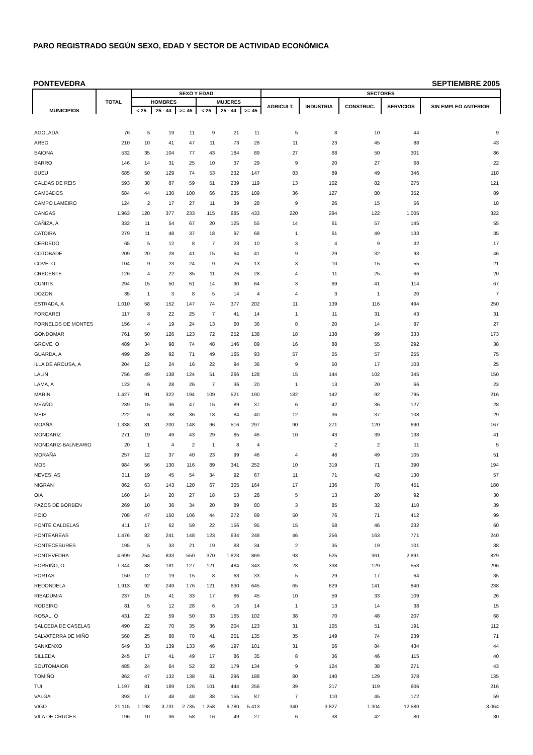PARO REGISTRADO SEGÚN SEXO, EDAD Y SECTOR DE ACTIVIDAD ECONÓMICA
PONTEVEDRA SEPTIEMBRE 2005
| MUNICIPIOS | TOTAL | SEXO Y EDAD | | | | | | SECTORES | | | | |
| --- | --- | --- | --- | --- | --- | --- | --- | --- | --- | --- | --- | --- |
| | | HOMBRES | | | MUJERES | | | AGRICULT. | INDUSTRIA | CONSTRUC. | SERVICIOS | SIN EMPLEO ANTERIOR |
| | | < 25 | 25 - 44 | >= 45 | < 25 | 25 - 44 | >= 45 | | | | | |
| AGOLADA | 76 | 5 | 19 | 11 | 9 | 21 | 11 | 5 | 8 | 10 | 44 | 9 |
| ARBO | 210 | 10 | 41 | 47 | 11 | 73 | 28 | 11 | 23 | 45 | 88 | 43 |
| BAIONA | 532 | 35 | 104 | 77 | 43 | 184 | 89 | 27 | 68 | 50 | 301 | 86 |
| BARRO | 146 | 14 | 31 | 25 | 10 | 37 | 29 | 9 | 20 | 27 | 68 | 22 |
| BUEU | 685 | 50 | 129 | 74 | 53 | 232 | 147 | 83 | 89 | 49 | 346 | 118 |
| CALDAS DE REIS | 593 | 38 | 87 | 59 | 51 | 239 | 119 | 13 | 102 | 82 | 275 | 121 |
| CAMBADOS | 684 | 44 | 130 | 100 | 66 | 235 | 109 | 36 | 127 | 80 | 352 | 89 |
| CAMPO LAMEIRO | 124 | 2 | 17 | 27 | 11 | 39 | 28 | 9 | 26 | 15 | 56 | 18 |
| CANGAS | 1.963 | 120 | 377 | 233 | 115 | 685 | 433 | 220 | 294 | 122 | 1.005 | 322 |
| CAÑIZA, A | 332 | 11 | 54 | 67 | 20 | 125 | 55 | 14 | 61 | 57 | 145 | 55 |
| CATOIRA | 279 | 11 | 48 | 37 | 18 | 97 | 68 | 1 | 61 | 49 | 133 | 35 |
| CERDEDO | 65 | 5 | 12 | 8 | 7 | 23 | 10 | 3 | 4 | 9 | 32 | 17 |
| COTOBADE | 209 | 20 | 28 | 41 | 15 | 64 | 41 | 9 | 29 | 32 | 93 | 46 |
| COVELO | 104 | 9 | 23 | 24 | 9 | 26 | 13 | 3 | 10 | 15 | 55 | 21 |
| CRECENTE | 126 | 4 | 22 | 35 | 11 | 26 | 28 | 4 | 11 | 25 | 66 | 20 |
| CUNTIS | 294 | 15 | 50 | 61 | 14 | 90 | 64 | 3 | 69 | 41 | 114 | 67 |
| DOZON | 35 | 1 | 3 | 8 | 5 | 14 | 4 | 4 | 3 | 1 | 20 | 7 |
| ESTRADA, A | 1.010 | 58 | 152 | 147 | 74 | 377 | 202 | 11 | 139 | 116 | 494 | 250 |
| FORCAREI | 117 | 8 | 22 | 25 | 7 | 41 | 14 | 1 | 11 | 31 | 43 | 31 |
| FORNELOS DE MONTES | 156 | 4 | 19 | 24 | 13 | 60 | 36 | 8 | 20 | 14 | 87 | 27 |
| GONDOMAR | 761 | 50 | 126 | 123 | 72 | 252 | 138 | 18 | 138 | 99 | 333 | 173 |
| GROVE, O | 489 | 34 | 98 | 74 | 48 | 146 | 89 | 16 | 88 | 55 | 292 | 38 |
| GUARDA, A | 499 | 29 | 92 | 71 | 49 | 165 | 93 | 57 | 55 | 57 | 255 | 75 |
| ILLA DE AROUSA, A | 204 | 12 | 24 | 16 | 22 | 94 | 36 | 9 | 50 | 17 | 103 | 25 |
| LALIN | 756 | 49 | 138 | 124 | 51 | 266 | 128 | 15 | 144 | 102 | 345 | 150 |
| LAMA, A | 123 | 6 | 28 | 26 | 7 | 36 | 20 | 1 | 13 | 20 | 66 | 23 |
| MARIN | 1.427 | 91 | 322 | 194 | 109 | 521 | 190 | 182 | 142 | 92 | 795 | 216 |
| MEAÑO | 239 | 15 | 36 | 47 | 15 | 89 | 37 | 6 | 42 | 36 | 127 | 28 |
| MEIS | 222 | 6 | 38 | 36 | 18 | 84 | 40 | 12 | 36 | 37 | 108 | 29 |
| MOAÑA | 1.338 | 81 | 200 | 148 | 96 | 516 | 297 | 90 | 271 | 120 | 690 | 167 |
| MONDARIZ | 271 | 19 | 49 | 43 | 29 | 85 | 46 | 10 | 43 | 39 | 138 | 41 |
| MONDARIZ-BALNEARIO | 20 | 1 | 4 | 2 | 1 | 8 | 4 | | 2 | 2 | 11 | 5 |
| MORAÑA | 257 | 12 | 37 | 40 | 23 | 99 | 46 | 4 | 48 | 49 | 105 | 51 |
| MOS | 984 | 56 | 130 | 116 | 89 | 341 | 252 | 10 | 319 | 71 | 390 | 194 |
| NEVES, AS | 311 | 19 | 45 | 54 | 34 | 92 | 67 | 11 | 71 | 42 | 130 | 57 |
| NIGRAN | 862 | 63 | 143 | 120 | 67 | 305 | 164 | 17 | 136 | 78 | 451 | 180 |
| OIA | 160 | 14 | 20 | 27 | 18 | 53 | 28 | 5 | 13 | 20 | 92 | 30 |
| PAZOS DE BORBEN | 269 | 10 | 36 | 34 | 20 | 89 | 80 | 3 | 85 | 32 | 110 | 39 |
| POIO | 708 | 47 | 150 | 106 | 44 | 272 | 89 | 50 | 76 | 71 | 412 | 99 |
| PONTE CALDELAS | 411 | 17 | 62 | 59 | 22 | 156 | 95 | 15 | 58 | 46 | 232 | 60 |
| PONTEAREAS | 1.476 | 82 | 241 | 148 | 123 | 634 | 248 | 46 | 256 | 163 | 771 | 240 |
| PONTECESURES | 195 | 5 | 33 | 21 | 19 | 83 | 34 | 2 | 35 | 19 | 101 | 38 |
| PONTEVEDRA | 4.699 | 254 | 833 | 550 | 370 | 1.823 | 869 | 93 | 525 | 361 | 2.891 | 829 |
| PORRIÑO, O | 1.344 | 88 | 181 | 127 | 121 | 484 | 343 | 28 | 338 | 129 | 553 | 296 |
| PORTAS | 150 | 12 | 19 | 15 | 8 | 63 | 33 | 5 | 29 | 17 | 64 | 35 |
| REDONDELA | 1.913 | 92 | 249 | 176 | 121 | 630 | 645 | 65 | 629 | 141 | 840 | 238 |
| RIBADUMIA | 237 | 15 | 41 | 33 | 17 | 86 | 45 | 10 | 59 | 33 | 109 | 26 |
| RODEIRO | 81 | 5 | 12 | 28 | 6 | 16 | 14 | 1 | 13 | 14 | 38 | 15 |
| ROSAL, O | 431 | 22 | 59 | 50 | 33 | 165 | 102 | 38 | 70 | 48 | 207 | 68 |
| SALCEDA DE CASELAS | 490 | 22 | 70 | 35 | 36 | 204 | 123 | 31 | 105 | 51 | 191 | 112 |
| SALVATERRA DE MIÑO | 568 | 25 | 88 | 78 | 41 | 201 | 135 | 35 | 149 | 74 | 239 | 71 |
| SANXENXO | 649 | 33 | 139 | 133 | 46 | 197 | 101 | 31 | 56 | 84 | 434 | 44 |
| SILLEDA | 245 | 17 | 41 | 49 | 17 | 86 | 35 | 8 | 36 | 46 | 115 | 40 |
| SOUTOMAIOR | 485 | 24 | 64 | 52 | 32 | 179 | 134 | 9 | 124 | 38 | 271 | 43 |
| TOMIÑO | 862 | 47 | 132 | 138 | 61 | 296 | 188 | 80 | 140 | 129 | 378 | 135 |
| TUI | 1.197 | 81 | 189 | 126 | 101 | 444 | 256 | 39 | 217 | 119 | 606 | 216 |
| VALGA | 393 | 17 | 48 | 48 | 38 | 155 | 87 | 7 | 110 | 45 | 172 | 59 |
| VIGO | 21.115 | 1.198 | 3.731 | 2.735 | 1.258 | 6.780 | 5.413 | 340 | 3.827 | 1.304 | 12.580 | 3.064 |
| VILA DE CRUCES | 196 | 10 | 36 | 58 | 16 | 49 | 27 | 6 | 38 | 42 | 80 | 30 |